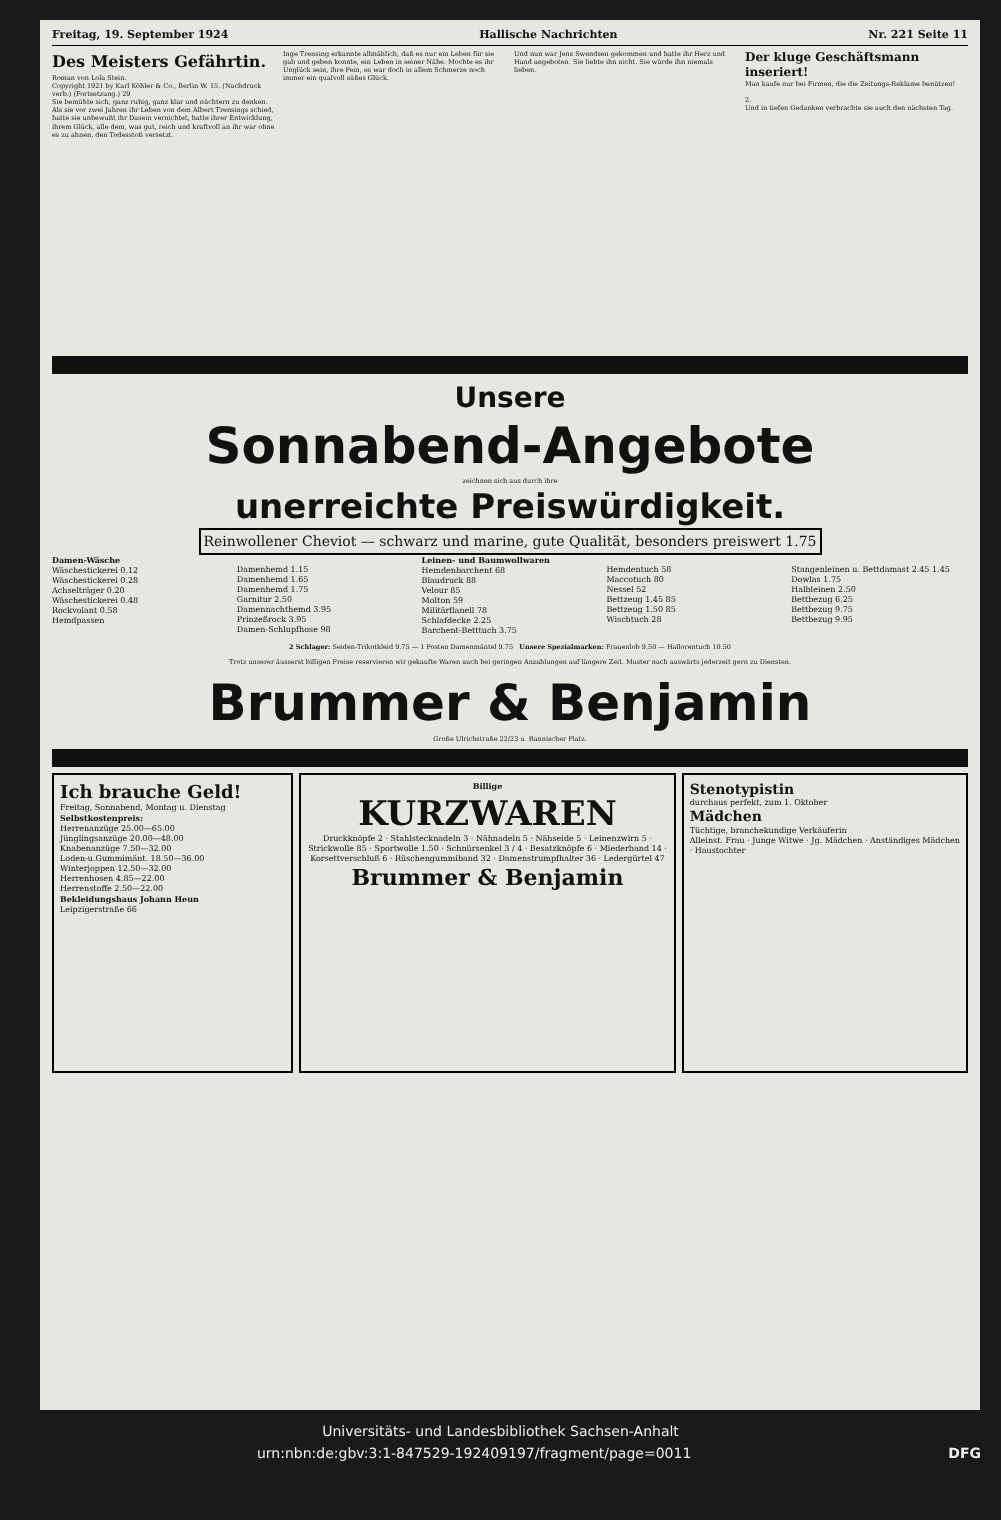Freitag, 19. September 1924 Hallische Nachrichten Nr. 221 Seite 11
Des Meisters Gefährtin.
Roman von Lola Stein.
Copyright 1921 by Karl Köhler & Co., Berlin W. 15. (Nachdruck verb.) (Fortsetzung.) 29
Sie bemühte sich, ganz ruhig, ganz klar und nüchtern zu denken. Als sie vor zwei Jahren ihr Leben von dem Albert Trensings schied, hatte sie unbewußt ihr Dasein vernichtet, hatte ihrer Entwicklung, ihrem Glück, alle dem, was gut, reich und kraftvoll an ihr war ohne es zu ahnen, den Todesstoß versetzt.
Inge Trensing erkannte allmählich, daß es nur ein Leben für sie gab und geben konnte, ein Leben in seiner Nähe. Mochte es ihr Unglück sein, ihre Pein, es war doch in allem Schmerze noch immer ein qualvoll süßes Glück.
Und nun war Jens Swendsen gekommen und hatte ihr Herz und Hand angeboten. Sie liebte ihn nicht. Sie würde ihn niemals lieben.
Der kluge Geschäftsmann inseriert!
Man kaufe nur bei Firmen, die die Zeitungs-Reklame benützen!
2.
Und in tiefen Gedanken verbrachte sie auch den nächsten Tag.
Unsere
Sonnabend-Angebote
zeichnen sich aus durch ihre
unerreichte Preiswürdigkeit.
Reinwollener Cheviot — schwarz und marine, gute Qualität, besonders preiswert 1.75
Damen-Wäsche
Wäschestickerei 0.12
Wäschestickerei 0.28
Achselträger 0.20
Wäschestickerei 0.48
Rockvolant 0.58
Hemdpassen
Damenhemd 1.15
Damenhemd 1.65
Damenhemd 1.75
Garnitur 2.50
Damennachthemd 3.95
Prinzeßrock 3.95
Damen-Schlupfhose 98
Leinen- und Baumwollwaren
Hemdenbarchent 68
Blaudruck 88
Velour 85
Molton 59
Militärflanell 78
Schlafdecke 2.25
Barchent-Betttuch 3.75
Hemdentuch 58
Maccotuch 80
Nessel 52
Bettzeug 1.45 85
Bettzeug 1.50 85
Wischtuch 28
Stangenleinen u. Bettdamast 2.45 1.45
Dowlas 1.75
Halbleinen 2.50
Bettbezug 6.25
Bettbezug 9.75
Bettbezug 9.95
2 Schlager: Seiden-Trikotkleid 9.75 — 1 Posten Damenmäntel 9.75 Unsere Spezialmarken: Frauenlob 9.50 — Hallorentuch 10.50
Trotz unserer äusserst billigen Preise reservieren wir gekaufte Waren auch bei geringen Anzahlungen auf längere Zeit. Muster nach auswärts jederzeit gern zu Diensten.
Brummer & Benjamin
Große Ulrichstraße 22/23 u. Rannischer Platz.
Ich brauche Geld!
Freitag, Sonnabend, Montag u. Dienstag
Selbstkostenpreis:
Herrenanzüge 25.00—65.00
Jünglingsanzüge 20.00—48.00
Knabenanzüge 7.50—32.00
Loden-u.Gummimänt. 18.50—36.00
Winterjoppen 12.50—32.00
Herrenhosen 4.85—22.00
Herrenstoffe 2.50—22.00
Bekleidungshaus Johann Heun
Leipzigerstraße 66
Billige
KURZWAREN
Druckknöpfe 2 · Stahlstecknadeln 3 · Nähnadeln 5 · Nähseide 5 · Leinenzwirn 5 · Strickwolle 85 · Sportwolle 1.50 · Schnürsenkel 3 / 4 · Besatzknöpfe 6 · Miederband 14 · Korsettverschluß 6 · Rüschengummiband 32 · Damenstrumpfhalter 36 · Ledergürtel 47
Brummer & Benjamin
Stenotypistin
durchaus perfekt, zum 1. Oktober
Mädchen
Tüchtige, branchekundige Verkäuferin
Alleinst. Frau · Junge Witwe · Jg. Mädchen · Anständiges Mädchen · Haustochter
Universitäts- und Landesbibliothek Sachsen-Anhalt
urn:nbn:de:gbv:3:1-847529-192409197/fragment/page=0011 DFG